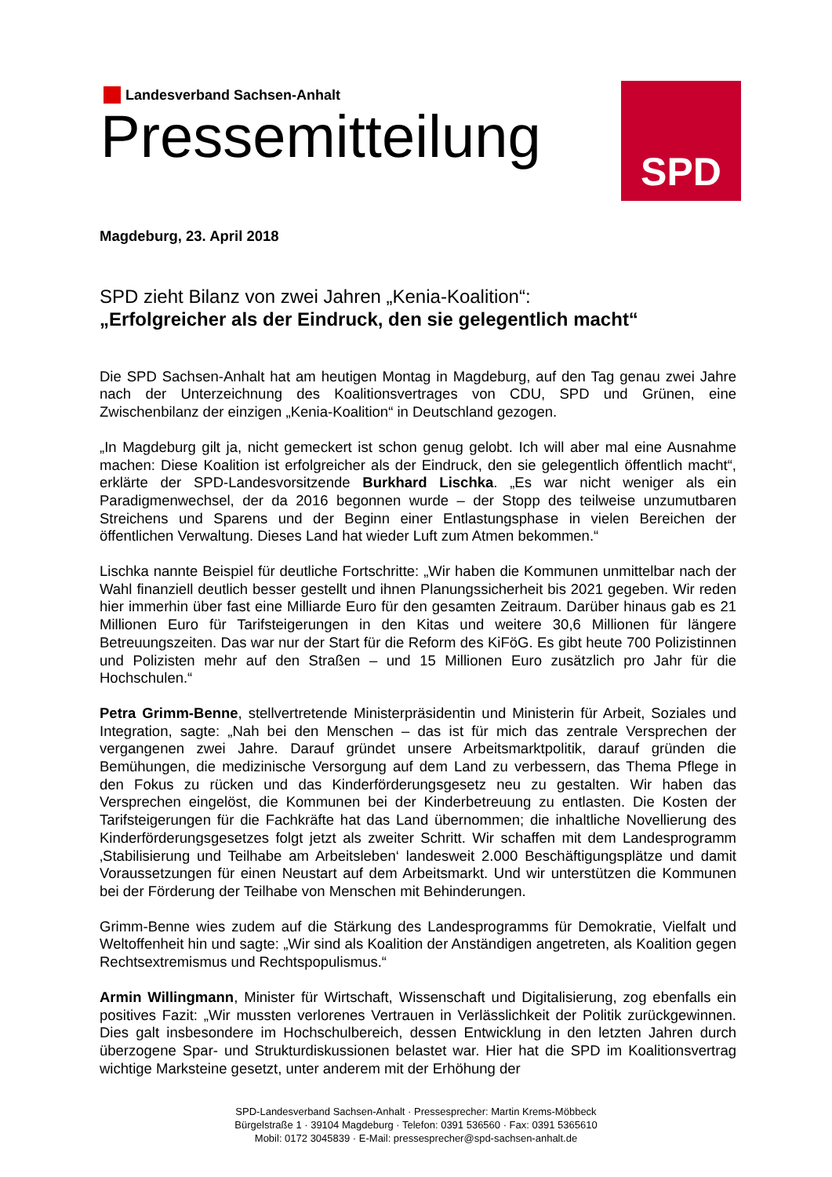Landesverband Sachsen-Anhalt
Pressemitteilung
SPD
Magdeburg, 23. April 2018
SPD zieht Bilanz von zwei Jahren „Kenia-Koalition“:
„Erfolgreicher als der Eindruck, den sie gelegentlich macht“
Die SPD Sachsen-Anhalt hat am heutigen Montag in Magdeburg, auf den Tag genau zwei Jahre nach der Unterzeichnung des Koalitionsvertrages von CDU, SPD und Grünen, eine Zwischenbilanz der einzigen „Kenia-Koalition“ in Deutschland gezogen.
„In Magdeburg gilt ja, nicht gemeckert ist schon genug gelobt. Ich will aber mal eine Ausnahme machen: Diese Koalition ist erfolgreicher als der Eindruck, den sie gelegentlich öffentlich macht“, erklärte der SPD-Landesvorsitzende Burkhard Lischka. „Es war nicht weniger als ein Paradigmenwechsel, der da 2016 begonnen wurde – der Stopp des teilweise unzumutbaren Streichens und Sparens und der Beginn einer Entlastungsphase in vielen Bereichen der öffentlichen Verwaltung. Dieses Land hat wieder Luft zum Atmen bekommen.“
Lischka nannte Beispiel für deutliche Fortschritte: „Wir haben die Kommunen unmittelbar nach der Wahl finanziell deutlich besser gestellt und ihnen Planungssicherheit bis 2021 gegeben. Wir reden hier immerhin über fast eine Milliarde Euro für den gesamten Zeitraum. Darüber hinaus gab es 21 Millionen Euro für Tarifsteigerungen in den Kitas und weitere 30,6 Millionen für längere Betreuungszeiten. Das war nur der Start für die Reform des KiFöG. Es gibt heute 700 Polizistinnen und Polizisten mehr auf den Straßen – und 15 Millionen Euro zusätzlich pro Jahr für die Hochschulen.“
Petra Grimm-Benne, stellvertretende Ministerpräsidentin und Ministerin für Arbeit, Soziales und Integration, sagte: „Nah bei den Menschen – das ist für mich das zentrale Versprechen der vergangenen zwei Jahre. Darauf gründet unsere Arbeitsmarktpolitik, darauf gründen die Bemühungen, die medizinische Versorgung auf dem Land zu verbessern, das Thema Pflege in den Fokus zu rücken und das Kinderförderungsgesetz neu zu gestalten. Wir haben das Versprechen eingelöst, die Kommunen bei der Kinderbetreuung zu entlasten. Die Kosten der Tarifsteigerungen für die Fachkräfte hat das Land übernommen; die inhaltliche Novellierung des Kinderförderungsgesetzes folgt jetzt als zweiter Schritt. Wir schaffen mit dem Landesprogramm ‚Stabilisierung und Teilhabe am Arbeitsleben‘ landesweit 2.000 Beschäftigungsplätze und damit Voraussetzungen für einen Neustart auf dem Arbeitsmarkt. Und wir unterstützen die Kommunen bei der Förderung der Teilhabe von Menschen mit Behinderungen.
Grimm-Benne wies zudem auf die Stärkung des Landesprogramms für Demokratie, Vielfalt und Weltoffenheit hin und sagte: „Wir sind als Koalition der Anständigen angetreten, als Koalition gegen Rechtsextremismus und Rechtspopulismus.“
Armin Willingmann, Minister für Wirtschaft, Wissenschaft und Digitalisierung, zog ebenfalls ein positives Fazit: „Wir mussten verlorenes Vertrauen in Verlässlichkeit der Politik zurückgewinnen. Dies galt insbesondere im Hochschulbereich, dessen Entwicklung in den letzten Jahren durch überzogene Spar- und Strukturdiskussionen belastet war. Hier hat die SPD im Koalitionsvertrag wichtige Marksteine gesetzt, unter anderem mit der Erhöhung der
SPD-Landesverband Sachsen-Anhalt · Pressesprecher: Martin Krems-Möbbeck
Bürgelstraße 1 · 39104 Magdeburg · Telefon: 0391 536560 · Fax: 0391 5365610
Mobil: 0172 3045839 · E-Mail: pressesprecher@spd-sachsen-anhalt.de